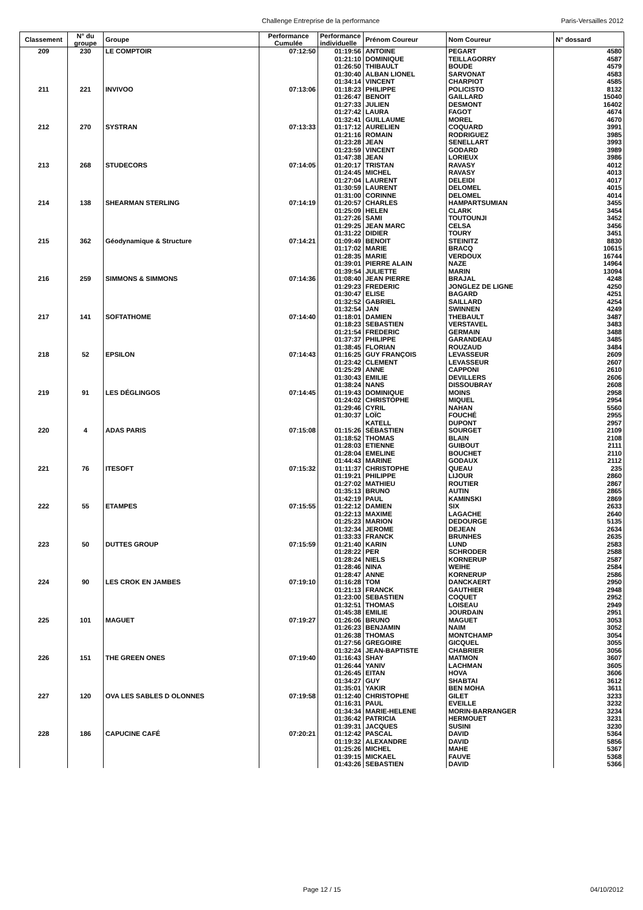Challenge Entreprise de la performance Paris-Versailles 2012
| Classement | N° du groupe | Groupe | Performance Cumulée | Performance individuelle | Prénom Coureur | Nom Coureur | N° dossard |
| --- | --- | --- | --- | --- | --- | --- | --- |
| 209 | 230 | LE COMPTOIR | 07:12:50 | 01:19:56 | ANTOINE | PEGART | 4580 |
| | | | | 01:21:10 | DOMINIQUE | TEILLAGORRY | 4587 |
| | | | | 01:26:50 | THIBAULT | BOUDE | 4579 |
| | | | | 01:30:40 | ALBAN LIONEL | SARVONAT | 4583 |
| | | | | 01:34:14 | VINCENT | CHARPIOT | 4585 |
| 211 | 221 | INVIVOO | 07:13:06 | 01:18:23 | PHILIPPE | POLICISTO | 8132 |
| | | | | 01:26:47 | BENOIT | GAILLARD | 15040 |
| | | | | 01:27:33 | JULIEN | DESMONT | 16402 |
| | | | | 01:27:42 | LAURA | FAGOT | 4674 |
| | | | | 01:32:41 | GUILLAUME | MOREL | 4670 |
| 212 | 270 | SYSTRAN | 07:13:33 | 01:17:12 | AURELIEN | COQUARD | 3991 |
| | | | | 01:21:16 | ROMAIN | RODRIGUEZ | 3985 |
| | | | | 01:23:28 | JEAN | SENELLART | 3993 |
| | | | | 01:23:59 | VINCENT | GODARD | 3989 |
| | | | | 01:47:38 | JEAN | LORIEUX | 3986 |
| 213 | 268 | STUDECORS | 07:14:05 | 01:20:17 | TRISTAN | RAVASY | 4012 |
| | | | | 01:24:45 | MICHEL | RAVASY | 4013 |
| | | | | 01:27:04 | LAURENT | DELEIDI | 4017 |
| | | | | 01:30:59 | LAURENT | DELOMEL | 4015 |
| | | | | 01:31:00 | CORINNE | DELOMEL | 4014 |
| 214 | 138 | SHEARMAN STERLING | 07:14:19 | 01:20:57 | CHARLES | HAMPARTSUMIAN | 3455 |
| | | | | 01:25:09 | HELEN | CLARK | 3454 |
| | | | | 01:27:26 | SAMI | TOUTOUNJI | 3452 |
| | | | | 01:29:25 | JEAN MARC | CELSA | 3456 |
| | | | | 01:31:22 | DIDIER | TOURY | 3451 |
| 215 | 362 | Géodynamique & Structure | 07:14:21 | 01:09:49 | BENOIT | STEINITZ | 8830 |
| | | | | 01:17:02 | MARIE | BRACQ | 10615 |
| | | | | 01:28:35 | MARIE | VERDOUX | 16744 |
| | | | | 01:39:01 | PIERRE ALAIN | NAZE | 14964 |
| | | | | 01:39:54 | JULIETTE | MARIN | 13094 |
| 216 | 259 | SIMMONS & SIMMONS | 07:14:36 | 01:08:40 | JEAN PIERRE | BRAJAL | 4248 |
| | | | | 01:29:23 | FREDERIC | JONGLEZ DE LIGNE | 4250 |
| | | | | 01:30:47 | ELISE | BAGARD | 4251 |
| | | | | 01:32:52 | GABRIEL | SAILLARD | 4254 |
| | | | | 01:32:54 | JAN | SWINNEN | 4249 |
| 217 | 141 | SOFTATHOME | 07:14:40 | 01:18:01 | DAMIEN | THEBAULT | 3487 |
| | | | | 01:18:23 | SEBASTIEN | VERSTAVEL | 3483 |
| | | | | 01:21:54 | FREDERIC | GERMAIN | 3488 |
| | | | | 01:37:37 | PHILIPPE | GARANDEAU | 3485 |
| | | | | 01:38:45 | FLORIAN | ROUZAUD | 3484 |
| 218 | 52 | EPSILON | 07:14:43 | 01:16:25 | GUY FRANÇOIS | LEVASSEUR | 2609 |
| | | | | 01:23:42 | CLEMENT | LEVASSEUR | 2607 |
| | | | | 01:25:29 | ANNE | CAPPONI | 2610 |
| | | | | 01:30:43 | EMILIE | DEVILLERS | 2606 |
| | | | | 01:38:24 | NANS | DISSOUBRAY | 2608 |
| 219 | 91 | LES DÉGLINGOS | 07:14:45 | 01:19:43 | DOMINIQUE | MOINS | 2958 |
| | | | | 01:24:02 | CHRISTOPHE | MIQUEL | 2954 |
| | | | | 01:29:46 | CYRIL | NAHAN | 5560 |
| | | | | 01:30:37 | LOÏC | FOUCHÉ | 2955 |
| | | | | | KATELL | DUPONT | 2957 |
| 220 | 4 | ADAS PARIS | 07:15:08 | 01:15:26 | SÉBASTIEN | SOURGET | 2109 |
| | | | | 01:18:52 | THOMAS | BLAIN | 2108 |
| | | | | 01:28:03 | ETIENNE | GUIBOUT | 2111 |
| | | | | 01:28:04 | EMELINE | BOUCHET | 2110 |
| | | | | 01:44:43 | MARINE | GODAUX | 2112 |
| 221 | 76 | ITESOFT | 07:15:32 | 01:11:37 | CHRISTOPHE | QUEAU | 235 |
| | | | | 01:19:21 | PHILIPPE | LIJOUR | 2860 |
| | | | | 01:27:02 | MATHIEU | ROUTIER | 2867 |
| | | | | 01:35:13 | BRUNO | AUTIN | 2865 |
| | | | | 01:42:19 | PAUL | KAMINSKI | 2869 |
| 222 | 55 | ETAMPES | 07:15:55 | 01:22:12 | DAMIEN | SIX | 2633 |
| | | | | 01:22:13 | MAXIME | LAGACHE | 2640 |
| | | | | 01:25:23 | MARION | DEDOURGE | 5135 |
| | | | | 01:32:34 | JEROME | DEJEAN | 2634 |
| | | | | 01:33:33 | FRANCK | BRUNHES | 2635 |
| 223 | 50 | DUTTES GROUP | 07:15:59 | 01:21:40 | KARIN | LUND | 2583 |
| | | | | 01:28:22 | PER | SCHRODER | 2588 |
| | | | | 01:28:24 | NIELS | KORNERUP | 2587 |
| | | | | 01:28:46 | NINA | WEIHE | 2584 |
| | | | | 01:28:47 | ANNE | KORNERUP | 2586 |
| 224 | 90 | LES CROK EN JAMBES | 07:19:10 | 01:16:28 | TOM | DANCKAERT | 2950 |
| | | | | 01:21:13 | FRANCK | GAUTHIER | 2948 |
| | | | | 01:23:00 | SEBASTIEN | COQUET | 2952 |
| | | | | 01:32:51 | THOMAS | LOISEAU | 2949 |
| | | | | 01:45:38 | EMILIE | JOURDAIN | 2951 |
| 225 | 101 | MAGUET | 07:19:27 | 01:26:06 | BRUNO | MAGUET | 3053 |
| | | | | 01:26:23 | BENJAMIN | NAIM | 3052 |
| | | | | 01:26:38 | THOMAS | MONTCHAMP | 3054 |
| | | | | 01:27:56 | GREGOIRE | GICQUEL | 3055 |
| | | | | 01:32:24 | JEAN-BAPTISTE | CHABRIER | 3056 |
| 226 | 151 | THE GREEN ONES | 07:19:40 | 01:16:43 | SHAY | MATMON | 3607 |
| | | | | 01:26:44 | YANIV | LACHMAN | 3605 |
| | | | | 01:26:45 | EITAN | HOVA | 3606 |
| | | | | 01:34:27 | GUY | SHABTAI | 3612 |
| | | | | 01:35:01 | YAKIR | BEN MOHA | 3611 |
| 227 | 120 | OVA LES SABLES D OLONNES | 07:19:58 | 01:12:40 | CHRISTOPHE | GILET | 3233 |
| | | | | 01:16:31 | PAUL | EVEILLE | 3232 |
| | | | | 01:34:34 | MARIE-HELENE | MORIN-BARRANGER | 3234 |
| | | | | 01:36:42 | PATRICIA | HERMOUET | 3231 |
| | | | | 01:39:31 | JACQUES | SUSINI | 3230 |
| 228 | 186 | CAPUCINE CAFÉ | 07:20:21 | 01:12:42 | PASCAL | DAVID | 5364 |
| | | | | 01:19:32 | ALEXANDRE | DAVID | 5856 |
| | | | | 01:25:26 | MICHEL | MAHE | 5367 |
| | | | | 01:39:15 | MICKAEL | FAUVE | 5368 |
| | | | | 01:43:26 | SEBASTIEN | DAVID | 5366 |
Page 12 / 15 04/10/2012